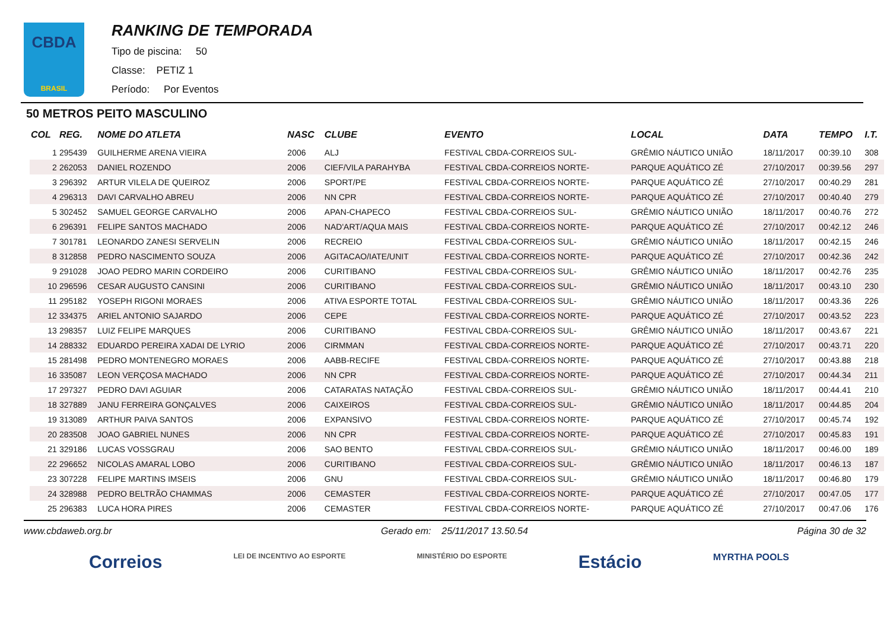CBDA
BRASIL
RANKING DE TEMPORADA
Tipo de piscina: 50
Classe: PETIZ 1
Período: Por Eventos
50 METROS PEITO MASCULINO
| COL | REG. | NOME DO ATLETA | NASC | CLUBE | EVENTO | LOCAL | DATA | TEMPO | I.T. |
| --- | --- | --- | --- | --- | --- | --- | --- | --- | --- |
| 1 | 295439 | GUILHERME ARENA VIEIRA | 2006 | ALJ | FESTIVAL CBDA-CORREIOS SUL- | GRÊMIO NÁUTICO UNIÃO | 18/11/2017 | 00:39.10 | 308 |
| 2 | 262053 | DANIEL ROZENDO | 2006 | CIEF/VILA PARAHYBA | FESTIVAL CBDA-CORREIOS NORTE- | PARQUE AQUÁTICO ZÉ | 27/10/2017 | 00:39.56 | 297 |
| 3 | 296392 | ARTUR VILELA DE QUEIROZ | 2006 | SPORT/PE | FESTIVAL CBDA-CORREIOS NORTE- | PARQUE AQUÁTICO ZÉ | 27/10/2017 | 00:40.29 | 281 |
| 4 | 296313 | DAVI CARVALHO ABREU | 2006 | NN CPR | FESTIVAL CBDA-CORREIOS NORTE- | PARQUE AQUÁTICO ZÉ | 27/10/2017 | 00:40.40 | 279 |
| 5 | 302452 | SAMUEL GEORGE CARVALHO | 2006 | APAN-CHAPECO | FESTIVAL CBDA-CORREIOS SUL- | GRÊMIO NÁUTICO UNIÃO | 18/11/2017 | 00:40.76 | 272 |
| 6 | 296391 | FELIPE SANTOS MACHADO | 2006 | NAD'ART/AQUA MAIS | FESTIVAL CBDA-CORREIOS NORTE- | PARQUE AQUÁTICO ZÉ | 27/10/2017 | 00:42.12 | 246 |
| 7 | 301781 | LEONARDO ZANESI SERVELIN | 2006 | RECREIO | FESTIVAL CBDA-CORREIOS SUL- | GRÊMIO NÁUTICO UNIÃO | 18/11/2017 | 00:42.15 | 246 |
| 8 | 312858 | PEDRO NASCIMENTO SOUZA | 2006 | AGITACAO/IATE/UNIT | FESTIVAL CBDA-CORREIOS NORTE- | PARQUE AQUÁTICO ZÉ | 27/10/2017 | 00:42.36 | 242 |
| 9 | 291028 | JOAO PEDRO MARIN CORDEIRO | 2006 | CURITIBANO | FESTIVAL CBDA-CORREIOS SUL- | GRÊMIO NÁUTICO UNIÃO | 18/11/2017 | 00:42.76 | 235 |
| 10 | 296596 | CESAR AUGUSTO CANSINI | 2006 | CURITIBANO | FESTIVAL CBDA-CORREIOS SUL- | GRÊMIO NÁUTICO UNIÃO | 18/11/2017 | 00:43.10 | 230 |
| 11 | 295182 | YOSEPH RIGONI MORAES | 2006 | ATIVA ESPORTE TOTAL | FESTIVAL CBDA-CORREIOS SUL- | GRÊMIO NÁUTICO UNIÃO | 18/11/2017 | 00:43.36 | 226 |
| 12 | 334375 | ARIEL ANTONIO SAJARDO | 2006 | CEPE | FESTIVAL CBDA-CORREIOS NORTE- | PARQUE AQUÁTICO ZÉ | 27/10/2017 | 00:43.52 | 223 |
| 13 | 298357 | LUIZ FELIPE MARQUES | 2006 | CURITIBANO | FESTIVAL CBDA-CORREIOS SUL- | GRÊMIO NÁUTICO UNIÃO | 18/11/2017 | 00:43.67 | 221 |
| 14 | 288332 | EDUARDO PEREIRA XADAI DE LYRIO | 2006 | CIRMMAN | FESTIVAL CBDA-CORREIOS NORTE- | PARQUE AQUÁTICO ZÉ | 27/10/2017 | 00:43.71 | 220 |
| 15 | 281498 | PEDRO MONTENEGRO MORAES | 2006 | AABB-RECIFE | FESTIVAL CBDA-CORREIOS NORTE- | PARQUE AQUÁTICO ZÉ | 27/10/2017 | 00:43.88 | 218 |
| 16 | 335087 | LEON VERÇOSA MACHADO | 2006 | NN CPR | FESTIVAL CBDA-CORREIOS NORTE- | PARQUE AQUÁTICO ZÉ | 27/10/2017 | 00:44.34 | 211 |
| 17 | 297327 | PEDRO DAVI AGUIAR | 2006 | CATARATAS NATAÇÃO | FESTIVAL CBDA-CORREIOS SUL- | GRÊMIO NÁUTICO UNIÃO | 18/11/2017 | 00:44.41 | 210 |
| 18 | 327889 | JANU FERREIRA GONÇALVES | 2006 | CAIXEIROS | FESTIVAL CBDA-CORREIOS SUL- | GRÊMIO NÁUTICO UNIÃO | 18/11/2017 | 00:44.85 | 204 |
| 19 | 313089 | ARTHUR PAIVA SANTOS | 2006 | EXPANSIVO | FESTIVAL CBDA-CORREIOS NORTE- | PARQUE AQUÁTICO ZÉ | 27/10/2017 | 00:45.74 | 192 |
| 20 | 283508 | JOAO GABRIEL NUNES | 2006 | NN CPR | FESTIVAL CBDA-CORREIOS NORTE- | PARQUE AQUÁTICO ZÉ | 27/10/2017 | 00:45.83 | 191 |
| 21 | 329186 | LUCAS VOSSGRAU | 2006 | SAO BENTO | FESTIVAL CBDA-CORREIOS SUL- | GRÊMIO NÁUTICO UNIÃO | 18/11/2017 | 00:46.00 | 189 |
| 22 | 296652 | NICOLAS AMARAL LOBO | 2006 | CURITIBANO | FESTIVAL CBDA-CORREIOS SUL- | GRÊMIO NÁUTICO UNIÃO | 18/11/2017 | 00:46.13 | 187 |
| 23 | 307228 | FELIPE MARTINS IMSEIS | 2006 | GNU | FESTIVAL CBDA-CORREIOS SUL- | GRÊMIO NÁUTICO UNIÃO | 18/11/2017 | 00:46.80 | 179 |
| 24 | 328988 | PEDRO BELTRÃO CHAMMAS | 2006 | CEMASTER | FESTIVAL CBDA-CORREIOS NORTE- | PARQUE AQUÁTICO ZÉ | 27/10/2017 | 00:47.05 | 177 |
| 25 | 296383 | LUCA HORA PIRES | 2006 | CEMASTER | FESTIVAL CBDA-CORREIOS NORTE- | PARQUE AQUÁTICO ZÉ | 27/10/2017 | 00:47.06 | 176 |
www.cbdaweb.org.br Gerado em: 25/11/2017 13.50.54 Página 30 de 32
Correios LEI DE INCENTIVO AO ESPORTE MINISTÉRIO DO ESPORTE Estácio MYRTHA POOLS